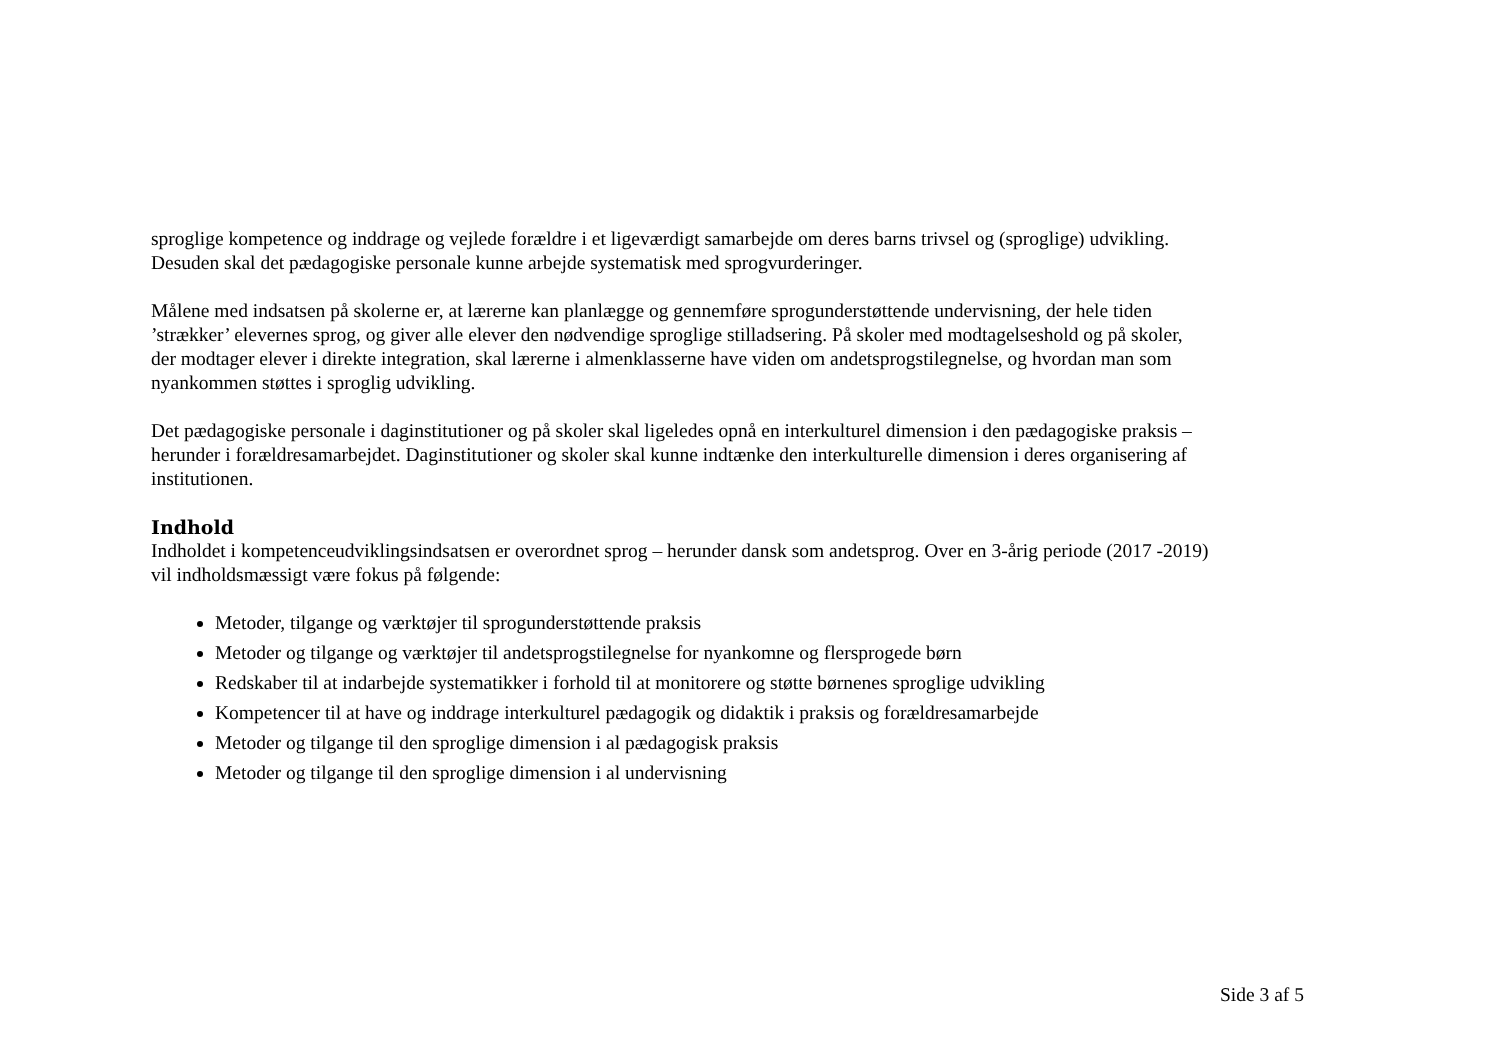sproglige kompetence og inddrage og vejlede forældre i et ligeværdigt samarbejde om deres barns trivsel og (sproglige) udvikling. Desuden skal det pædagogiske personale kunne arbejde systematisk med sprogvurderinger.
Målene med indsatsen på skolerne er, at lærerne kan planlægge og gennemføre sprogunderstøttende undervisning, der hele tiden ’strækker’ elevernes sprog, og giver alle elever den nødvendige sproglige stilladsering. På skoler med modtagelseshold og på skoler, der modtager elever i direkte integration, skal lærerne i almenklasserne have viden om andetsprogstilegnelse, og hvordan man som nyankommen støttes i sproglig udvikling.
Det pædagogiske personale i daginstitutioner og på skoler skal ligeledes opnå en interkulturel dimension i den pædagogiske praksis – herunder i forældresamarbejdet. Daginstitutioner og skoler skal kunne indtænke den interkulturelle dimension i deres organisering af institutionen.
Indhold
Indholdet i kompetenceudviklingsindsatsen er overordnet sprog – herunder dansk som andetsprog. Over en 3-årig periode (2017 -2019) vil indholdsmæssigt være fokus på følgende:
Metoder, tilgange og værktøjer til sprogunderstøttende praksis
Metoder og tilgange og værktøjer til andetsprogstilegnelse for nyankomne og flersprogede børn
Redskaber til at indarbejde systematikker i forhold til at monitorere og støtte børnenes sproglige udvikling
Kompetencer til at have og inddrage interkulturel pædagogik og didaktik i praksis og forældresamarbejde
Metoder og tilgange til den sproglige dimension i al pædagogisk praksis
Metoder og tilgange til den sproglige dimension i al undervisning
Side 3 af 5